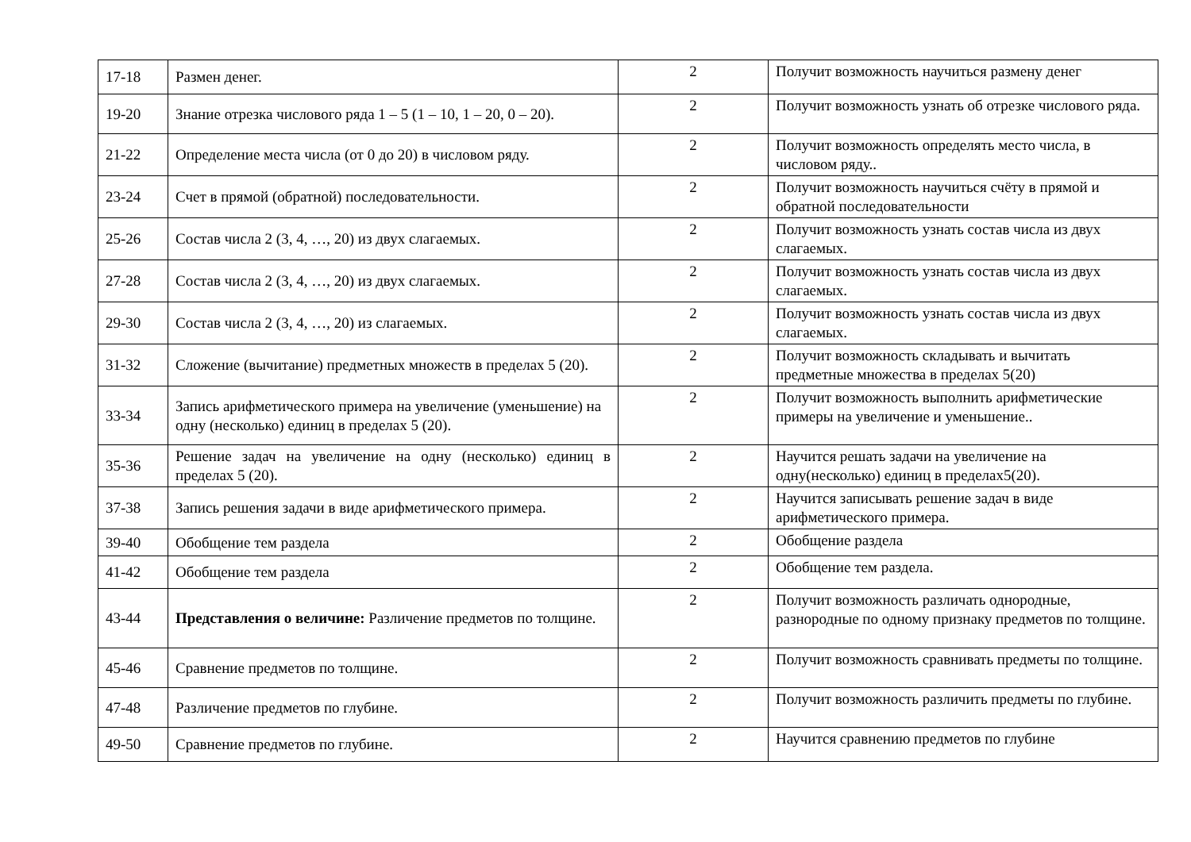| 17-18 | Размен денег. | 2 | Получит возможность научиться размену денег |
| 19-20 | Знание отрезка числового ряда 1 – 5 (1 – 10, 1 – 20, 0 – 20). | 2 | Получит возможность узнать об отрезке числового ряда. |
| 21-22 | Определение места числа (от 0 до 20) в числовом ряду. | 2 | Получит возможность определять место числа, в числовом ряду.. |
| 23-24 | Счет в прямой (обратной) последовательности. | 2 | Получит возможность научиться счёту в прямой и обратной последовательности |
| 25-26 | Состав числа 2 (3, 4, …, 20) из двух слагаемых. | 2 | Получит возможность узнать состав числа из двух слагаемых. |
| 27-28 | Состав числа 2 (3, 4, …, 20) из двух слагаемых. | 2 | Получит возможность узнать состав числа из двух слагаемых. |
| 29-30 | Состав числа 2 (3, 4, …, 20) из слагаемых. | 2 | Получит возможность узнать состав числа из двух слагаемых. |
| 31-32 | Сложение (вычитание) предметных множеств в пределах 5 (20). | 2 | Получит возможность складывать и вычитать предметные множества в пределах 5(20) |
| 33-34 | Запись арифметического примера на увеличение (уменьшение) на одну (несколько) единиц в пределах 5 (20). | 2 | Получит возможность выполнить арифметические примеры на увеличение и уменьшение.. |
| 35-36 | Решение задач на увеличение на одну (несколько) единиц в пределах 5 (20). | 2 | Научится решать задачи на увеличение на одну(несколько) единиц в пределах5(20). |
| 37-38 | Запись решения задачи в виде арифметического примера. | 2 | Научится записывать решение задач в виде арифметического примера. |
| 39-40 | Обобщение тем раздела | 2 | Обобщение раздела |
| 41-42 | Обобщение тем раздела | 2 | Обобщение тем раздела. |
| 43-44 | Представления о величине: Различение предметов по толщине. | 2 | Получит возможность различать однородные, разнородные по одному признаку предметов по толщине. |
| 45-46 | Сравнение предметов по толщине. | 2 | Получит возможность сравнивать предметы по толщине. |
| 47-48 | Различение предметов по глубине. | 2 | Получит возможность различить предметы по глубине. |
| 49-50 | Сравнение предметов по глубине. | 2 | Научится сравнению предметов по глубине |